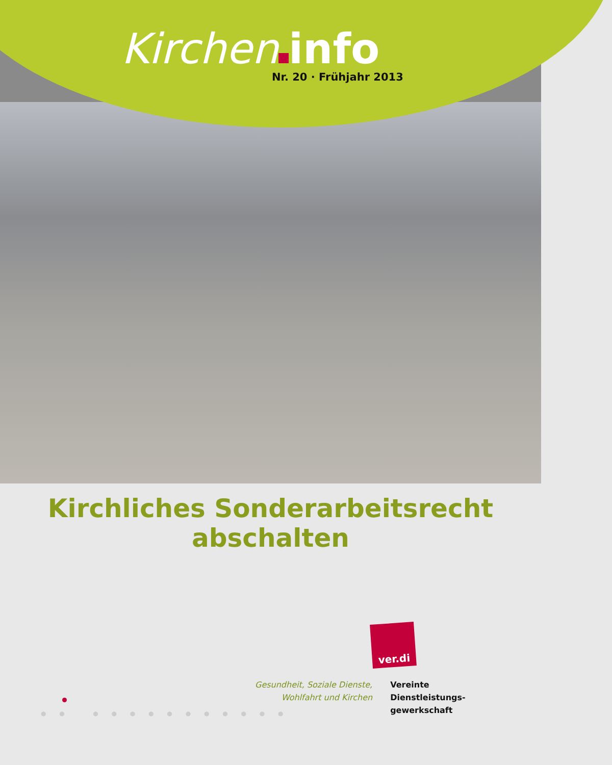Kirchen info
Nr. 20 · Frühjahr 2013
Kirchliches Sonderarbeitsrecht
abschalten
ver.di
Gesundheit, Soziale Dienste,
Wohlfahrt und Kirchen
Vereinte
Dienstleistungs-
gewerkschaft
● ● ● ● ● ● ● ● ● ● ● ● ●